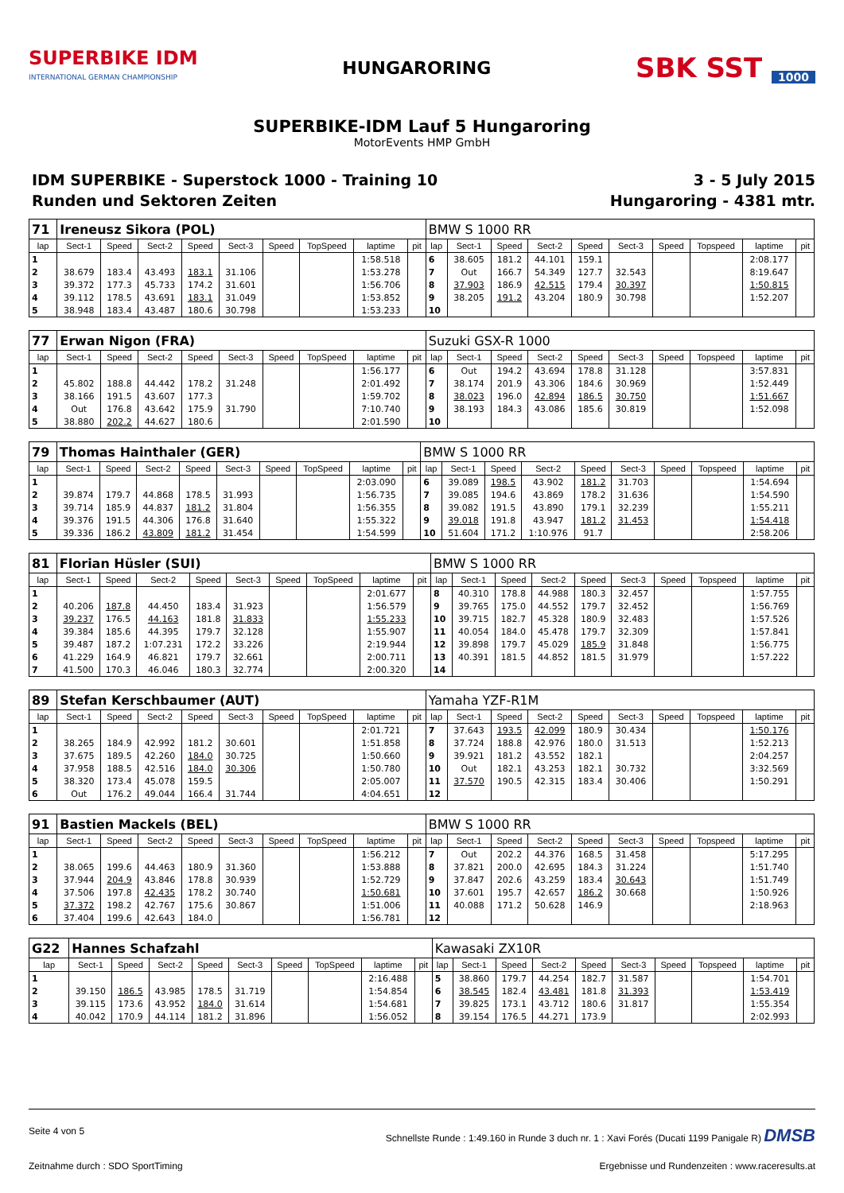SUPERBIKE IDM
INTERNATIONAL GERMAN CHAMPIONSHIP
HUNGARORING
SBK SST 1000
SUPERBIKE-IDM Lauf 5 Hungaroring
MotorEvents HMP GmbH
IDM SUPERBIKE - Superstock 1000 - Training 10
Runden und Sektoren Zeiten
3 - 5 July 2015
Hungaroring - 4381 mtr.
| 71 | Ireneusz Sikora (POL) | | | | | | | | | BMW S 1000 RR | | | | | | | | | |
| lap | Sect-1 | Speed | Sect-2 | Speed | Sect-3 | Speed | TopSpeed | laptime | pit | lap | Sect-1 | Speed | Sect-2 | Speed | Sect-3 | Speed | Topspeed | laptime | pit |
| 1 | | | | | | | | 1:58.518 | | 6 | 38.605 | 181.2 | 44.101 | 159.1 | | | | 2:08.177 | |
| 2 | 38.679 | 183.4 | 43.493 | 183.1 | 31.106 | | | 1:53.278 | | 7 | Out | 166.7 | 54.349 | 127.7 | 32.543 | | | 8:19.647 | |
| 3 | 39.372 | 177.3 | 45.733 | 174.2 | 31.601 | | | 1:56.706 | | 8 | 37.903 | 186.9 | 42.515 | 179.4 | 30.397 | | | 1:50.815 | |
| 4 | 39.112 | 178.5 | 43.691 | 183.1 | 31.049 | | | 1:53.852 | | 9 | 38.205 | 191.2 | 43.204 | 180.9 | 30.798 | | | 1:52.207 | |
| 5 | 38.948 | 183.4 | 43.487 | 180.6 | 30.798 | | | 1:53.233 | | 10 | | | | | | | | | |
| 77 | Erwan Nigon (FRA) | | | | | | | | | Suzuki GSX-R 1000 | | | | | | | | | |
| lap | Sect-1 | Speed | Sect-2 | Speed | Sect-3 | Speed | TopSpeed | laptime | pit | lap | Sect-1 | Speed | Sect-2 | Speed | Sect-3 | Speed | Topspeed | laptime | pit |
| 1 | | | | | | | | 1:56.177 | | 6 | Out | 194.2 | 43.694 | 178.8 | 31.128 | | | 3:57.831 | |
| 2 | 45.802 | 188.8 | 44.442 | 178.2 | 31.248 | | | 2:01.492 | | 7 | 38.174 | 201.9 | 43.306 | 184.6 | 30.969 | | | 1:52.449 | |
| 3 | 38.166 | 191.5 | 43.607 | 177.3 | | | | 1:59.702 | | 8 | 38.023 | 196.0 | 42.894 | 186.5 | 30.750 | | | 1:51.667 | |
| 4 | Out | 176.8 | 43.642 | 175.9 | 31.790 | | | 7:10.740 | | 9 | 38.193 | 184.3 | 43.086 | 185.6 | 30.819 | | | 1:52.098 | |
| 5 | 38.880 | 202.2 | 44.627 | 180.6 | | | | 2:01.590 | | 10 | | | | | | | | | |
| 79 | Thomas Hainthaler (GER) | | | | | | | | | BMW S 1000 RR | | | | | | | | | |
| lap | Sect-1 | Speed | Sect-2 | Speed | Sect-3 | Speed | TopSpeed | laptime | pit | lap | Sect-1 | Speed | Sect-2 | Speed | Sect-3 | Speed | Topspeed | laptime | pit |
| 1 | | | | | | | | 2:03.090 | | 6 | 39.089 | 198.5 | 43.902 | 181.2 | 31.703 | | | 1:54.694 | |
| 2 | 39.874 | 179.7 | 44.868 | 178.5 | 31.993 | | | 1:56.735 | | 7 | 39.085 | 194.6 | 43.869 | 178.2 | 31.636 | | | 1:54.590 | |
| 3 | 39.714 | 185.9 | 44.837 | 181.2 | 31.804 | | | 1:56.355 | | 8 | 39.082 | 191.5 | 43.890 | 179.1 | 32.239 | | | 1:55.211 | |
| 4 | 39.376 | 191.5 | 44.306 | 176.8 | 31.640 | | | 1:55.322 | | 9 | 39.018 | 191.8 | 43.947 | 181.2 | 31.453 | | | 1:54.418 | |
| 5 | 39.336 | 186.2 | 43.809 | 181.2 | 31.454 | | | 1:54.599 | | 10 | 51.604 | 171.2 | 1:10.976 | 91.7 | | | | 2:58.206 | |
| 81 | Florian Hüsler (SUI) | | | | | | | | | BMW S 1000 RR | | | | | | | | | |
| lap | Sect-1 | Speed | Sect-2 | Speed | Sect-3 | Speed | TopSpeed | laptime | pit | lap | Sect-1 | Speed | Sect-2 | Speed | Sect-3 | Speed | Topspeed | laptime | pit |
| 1 | | | | | | | | 2:01.677 | | 8 | 40.310 | 178.8 | 44.988 | 180.3 | 32.457 | | | 1:57.755 | |
| 2 | 40.206 | 187.8 | 44.450 | 183.4 | 31.923 | | | 1:56.579 | | 9 | 39.765 | 175.0 | 44.552 | 179.7 | 32.452 | | | 1:56.769 | |
| 3 | 39.237 | 176.5 | 44.163 | 181.8 | 31.833 | | | 1:55.233 | | 10 | 39.715 | 182.7 | 45.328 | 180.9 | 32.483 | | | 1:57.526 | |
| 4 | 39.384 | 185.6 | 44.395 | 179.7 | 32.128 | | | 1:55.907 | | 11 | 40.054 | 184.0 | 45.478 | 179.7 | 32.309 | | | 1:57.841 | |
| 5 | 39.487 | 187.2 | 1:07.231 | 172.2 | 33.226 | | | 2:19.944 | | 12 | 39.898 | 179.7 | 45.029 | 185.9 | 31.848 | | | 1:56.775 | |
| 6 | 41.229 | 164.9 | 46.821 | 179.7 | 32.661 | | | 2:00.711 | | 13 | 40.391 | 181.5 | 44.852 | 181.5 | 31.979 | | | 1:57.222 | |
| 7 | 41.500 | 170.3 | 46.046 | 180.3 | 32.774 | | | 2:00.320 | | 14 | | | | | | | | | |
| 89 | Stefan Kerschbaumer (AUT) | | | | | | | | | Yamaha YZF-R1M | | | | | | | | | |
| lap | Sect-1 | Speed | Sect-2 | Speed | Sect-3 | Speed | TopSpeed | laptime | pit | lap | Sect-1 | Speed | Sect-2 | Speed | Sect-3 | Speed | Topspeed | laptime | pit |
| 1 | | | | | | | | 2:01.721 | | 7 | 37.643 | 193.5 | 42.099 | 180.9 | 30.434 | | | 1:50.176 | |
| 2 | 38.265 | 184.9 | 42.992 | 181.2 | 30.601 | | | 1:51.858 | | 8 | 37.724 | 188.8 | 42.976 | 180.0 | 31.513 | | | 1:52.213 | |
| 3 | 37.675 | 189.5 | 42.260 | 184.0 | 30.725 | | | 1:50.660 | | 9 | 39.921 | 181.2 | 43.552 | 182.1 | | | | 2:04.257 | |
| 4 | 37.958 | 188.5 | 42.516 | 184.0 | 30.306 | | | 1:50.780 | | 10 | Out | 182.1 | 43.253 | 182.1 | 30.732 | | | 3:32.569 | |
| 5 | 38.320 | 173.4 | 45.078 | 159.5 | | | | 2:05.007 | | 11 | 37.570 | 190.5 | 42.315 | 183.4 | 30.406 | | | 1:50.291 | |
| 6 | Out | 176.2 | 49.044 | 166.4 | 31.744 | | | 4:04.651 | | 12 | | | | | | | | | |
| 91 | Bastien Mackels (BEL) | | | | | | | | | BMW S 1000 RR | | | | | | | | | |
| lap | Sect-1 | Speed | Sect-2 | Speed | Sect-3 | Speed | TopSpeed | laptime | pit | lap | Sect-1 | Speed | Sect-2 | Speed | Sect-3 | Speed | Topspeed | laptime | pit |
| 1 | | | | | | | | 1:56.212 | | 7 | Out | 202.2 | 44.376 | 168.5 | 31.458 | | | 5:17.295 | |
| 2 | 38.065 | 199.6 | 44.463 | 180.9 | 31.360 | | | 1:53.888 | | 8 | 37.821 | 200.0 | 42.695 | 184.3 | 31.224 | | | 1:51.740 | |
| 3 | 37.944 | 204.9 | 43.846 | 178.8 | 30.939 | | | 1:52.729 | | 9 | 37.847 | 202.6 | 43.259 | 183.4 | 30.643 | | | 1:51.749 | |
| 4 | 37.506 | 197.8 | 42.435 | 178.2 | 30.740 | | | 1:50.681 | | 10 | 37.601 | 195.7 | 42.657 | 186.2 | 30.668 | | | 1:50.926 | |
| 5 | 37.372 | 198.2 | 42.767 | 175.6 | 30.867 | | | 1:51.006 | | 11 | 40.088 | 171.2 | 50.628 | 146.9 | | | | 2:18.963 | |
| 6 | 37.404 | 199.6 | 42.643 | 184.0 | | | | 1:56.781 | | 12 | | | | | | | | | |
| G22 | Hannes Schafzahl | | | | | | | | | Kawasaki ZX10R | | | | | | | | | |
| lap | Sect-1 | Speed | Sect-2 | Speed | Sect-3 | Speed | TopSpeed | laptime | pit | lap | Sect-1 | Speed | Sect-2 | Speed | Sect-3 | Speed | Topspeed | laptime | pit |
| 1 | | | | | | | | 2:16.488 | | 5 | 38.860 | 179.7 | 44.254 | 182.7 | 31.587 | | | 1:54.701 | |
| 2 | 39.150 | 186.5 | 43.985 | 178.5 | 31.719 | | | 1:54.854 | | 6 | 38.545 | 182.4 | 43.481 | 181.8 | 31.393 | | | 1:53.419 | |
| 3 | 39.115 | 173.6 | 43.952 | 184.0 | 31.614 | | | 1:54.681 | | 7 | 39.825 | 173.1 | 43.712 | 180.6 | 31.817 | | | 1:55.354 | |
| 4 | 40.042 | 170.9 | 44.114 | 181.2 | 31.896 | | | 1:56.052 | | 8 | 39.154 | 176.5 | 44.271 | 173.9 | | | | 2:02.993 | |
Seite 4 von 5 Schnellste Runde : 1:49.160 in Runde 3 duch nr. 1 : Xavi Forés (Ducati 1199 Panigale R) DMSB
Zeitnahme durch : SDO SportTiming Ergebnisse und Rundenzeiten : www.raceresults.at